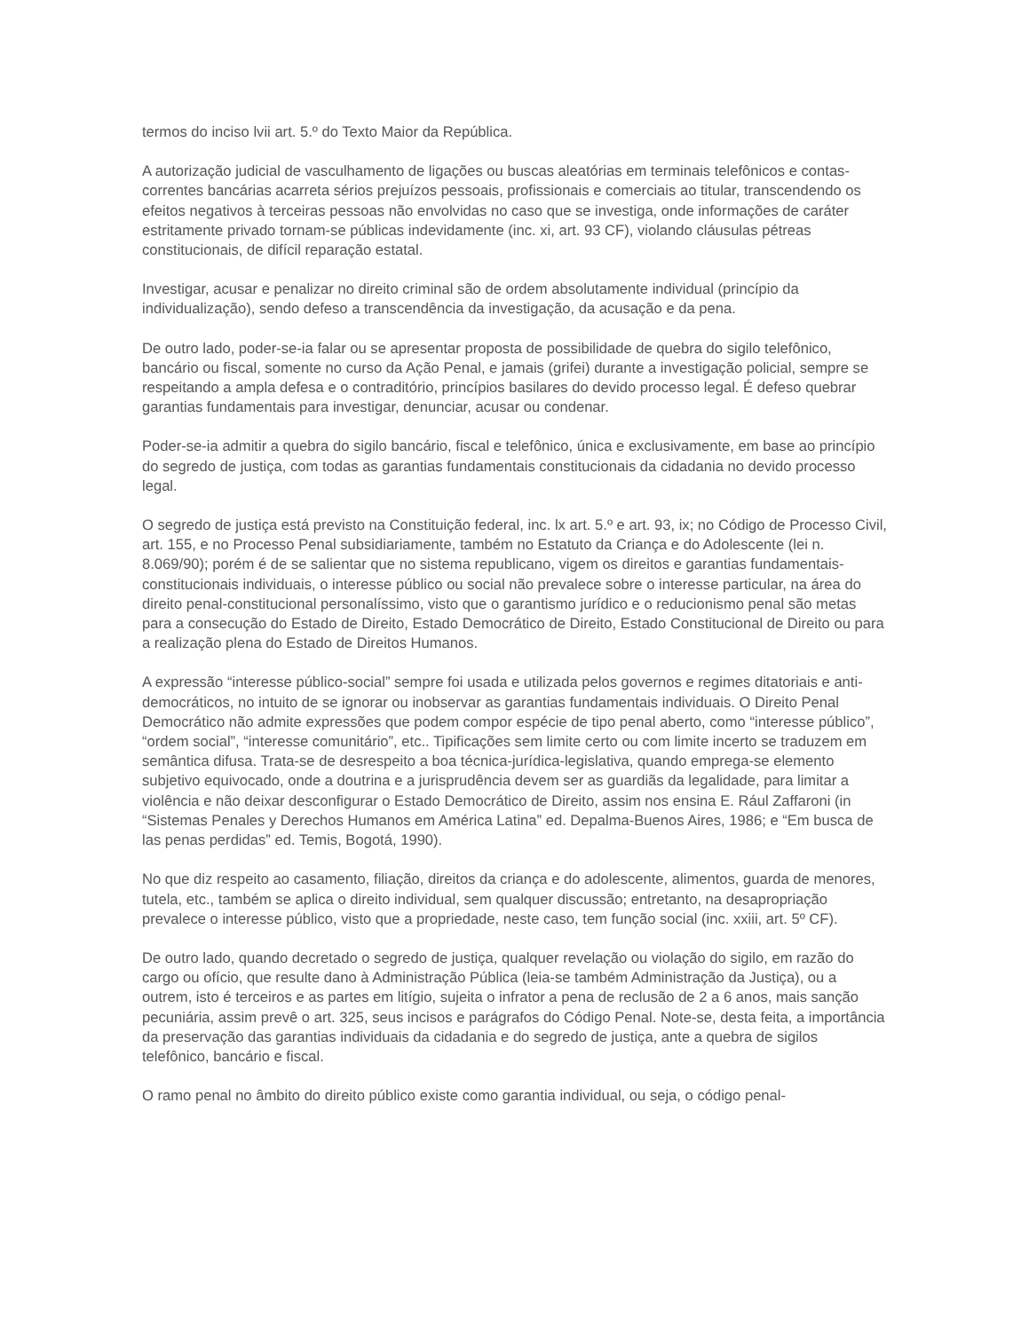termos do inciso lvii art. 5.º do Texto Maior da República.
A autorização judicial de vasculhamento de ligações ou buscas aleatórias em terminais telefônicos e contas-correntes bancárias acarreta sérios prejuízos pessoais, profissionais e comerciais ao titular, transcendendo os efeitos negativos à terceiras pessoas não envolvidas no caso que se investiga, onde informações de caráter estritamente privado tornam-se públicas indevidamente (inc. xi, art. 93 CF), violando cláusulas pétreas constitucionais, de difícil reparação estatal.
Investigar, acusar e penalizar no direito criminal são de ordem absolutamente individual (princípio da individualização), sendo defeso a transcendência da investigação, da acusação e da pena.
De outro lado, poder-se-ia falar ou se apresentar proposta de possibilidade de quebra do sigilo telefônico, bancário ou fiscal, somente no curso da Ação Penal, e jamais (grifei) durante a investigação policial, sempre se respeitando a ampla defesa e o contraditório, princípios basilares do devido processo legal. É defeso quebrar garantias fundamentais para investigar, denunciar, acusar ou condenar.
Poder-se-ia admitir a quebra do sigilo bancário, fiscal e telefônico, única e exclusivamente, em base ao princípio do segredo de justiça, com todas as garantias fundamentais constitucionais da cidadania no devido processo legal.
O segredo de justiça está previsto na Constituição federal, inc. lx art. 5.º e art. 93, ix; no Código de Processo Civil, art. 155, e no Processo Penal subsidiariamente, também no Estatuto da Criança e do Adolescente (lei n. 8.069/90); porém é de se salientar que no sistema republicano, vigem os direitos e garantias fundamentais-constitucionais individuais, o interesse público ou social não prevalece sobre o interesse particular, na área do direito penal-constitucional personalíssimo, visto que o garantismo jurídico e o reducionismo penal são metas para a consecução do Estado de Direito, Estado Democrático de Direito, Estado Constitucional de Direito ou para a realização plena do Estado de Direitos Humanos.
A expressão “interesse público-social” sempre foi usada e utilizada pelos governos e regimes ditatoriais e anti-democráticos, no intuito de se ignorar ou inobservar as garantias fundamentais individuais. O Direito Penal Democrático não admite expressões que podem compor espécie de tipo penal aberto, como “interesse público”, “ordem social”, “interesse comunitário”, etc.. Tipificações sem limite certo ou com limite incerto se traduzem em semântica difusa. Trata-se de desrespeito a boa técnica-jurídica-legislativa, quando emprega-se elemento subjetivo equivocado, onde a doutrina e a jurisprudência devem ser as guardiãs da legalidade, para limitar a violência e não deixar desconfigurar o Estado Democrático de Direito, assim nos ensina E. Rául Zaffaroni (in “Sistemas Penales y Derechos Humanos em América Latina” ed. Depalma-Buenos Aires, 1986; e “Em busca de las penas perdidas” ed. Temis, Bogotá, 1990).
No que diz respeito ao casamento, filiação, direitos da criança e do adolescente, alimentos, guarda de menores, tutela, etc., também se aplica o direito individual, sem qualquer discussão; entretanto, na desapropriação prevalece o interesse público, visto que a propriedade, neste caso, tem função social (inc. xxiii, art. 5º CF).
De outro lado, quando decretado o segredo de justiça, qualquer revelação ou violação do sigilo, em razão do cargo ou ofício, que resulte dano à Administração Pública (leia-se também Administração da Justiça), ou a outrem, isto é terceiros e as partes em litígio, sujeita o infrator a pena de reclusão de 2 a 6 anos, mais sanção pecuniária, assim prevê o art. 325, seus incisos e parágrafos do Código Penal. Note-se, desta feita, a importância da preservação das garantias individuais da cidadania e do segredo de justiça, ante a quebra de sigilos telefônico, bancário e fiscal.
O ramo penal no âmbito do direito público existe como garantia individual, ou seja, o código penal-